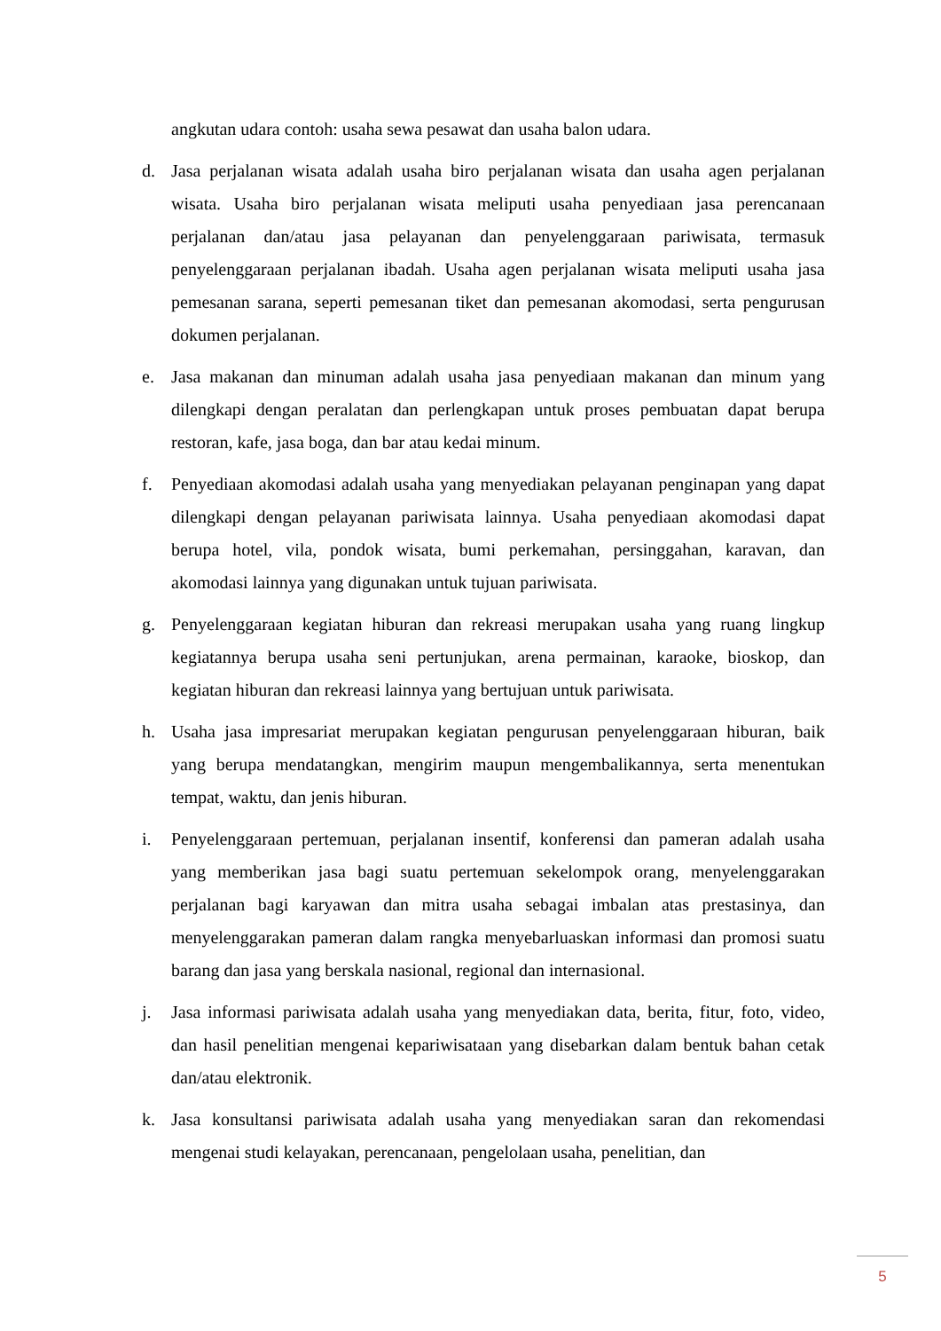angkutan udara contoh: usaha sewa pesawat dan usaha balon udara.
d. Jasa perjalanan wisata adalah usaha biro perjalanan wisata dan usaha agen perjalanan wisata. Usaha biro perjalanan wisata meliputi usaha penyediaan jasa perencanaan perjalanan dan/atau jasa pelayanan dan penyelenggaraan pariwisata, termasuk penyelenggaraan perjalanan ibadah. Usaha agen perjalanan wisata meliputi usaha jasa pemesanan sarana, seperti pemesanan tiket dan pemesanan akomodasi, serta pengurusan dokumen perjalanan.
e. Jasa makanan dan minuman adalah usaha jasa penyediaan makanan dan minum yang dilengkapi dengan peralatan dan perlengkapan untuk proses pembuatan dapat berupa restoran, kafe, jasa boga, dan bar atau kedai minum.
f. Penyediaan akomodasi adalah usaha yang menyediakan pelayanan penginapan yang dapat dilengkapi dengan pelayanan pariwisata lainnya. Usaha penyediaan akomodasi dapat berupa hotel, vila, pondok wisata, bumi perkemahan, persinggahan, karavan, dan akomodasi lainnya yang digunakan untuk tujuan pariwisata.
g. Penyelenggaraan kegiatan hiburan dan rekreasi merupakan usaha yang ruang lingkup kegiatannya berupa usaha seni pertunjukan, arena permainan, karaoke, bioskop, dan kegiatan hiburan dan rekreasi lainnya yang bertujuan untuk pariwisata.
h. Usaha jasa impresariat merupakan kegiatan pengurusan penyelenggaraan hiburan, baik yang berupa mendatangkan, mengirim maupun mengembalikannya, serta menentukan tempat, waktu, dan jenis hiburan.
i. Penyelenggaraan pertemuan, perjalanan insentif, konferensi dan pameran adalah usaha yang memberikan jasa bagi suatu pertemuan sekelompok orang, menyelenggarakan perjalanan bagi karyawan dan mitra usaha sebagai imbalan atas prestasinya, dan menyelenggarakan pameran dalam rangka menyebarluaskan informasi dan promosi suatu barang dan jasa yang berskala nasional, regional dan internasional.
j. Jasa informasi pariwisata adalah usaha yang menyediakan data, berita, fitur, foto, video, dan hasil penelitian mengenai kepariwisataan yang disebarkan dalam bentuk bahan cetak dan/atau elektronik.
k. Jasa konsultansi pariwisata adalah usaha yang menyediakan saran dan rekomendasi mengenai studi kelayakan, perencanaan, pengelolaan usaha, penelitian, dan
5